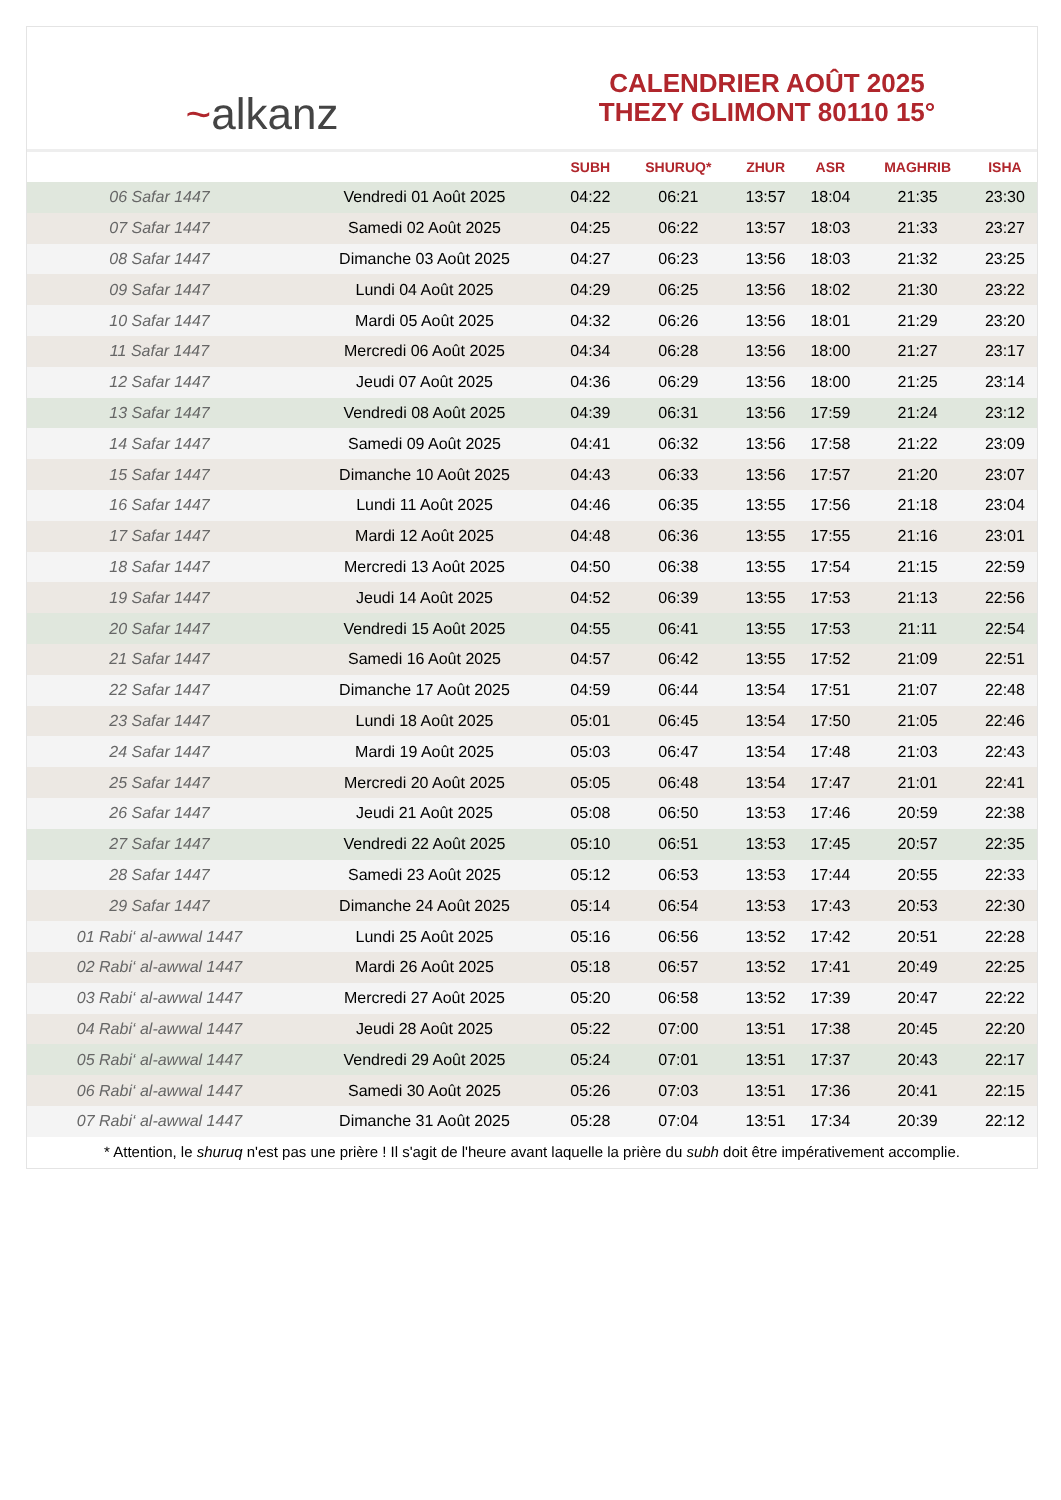~alkanz
CALENDRIER AOÛT 2025
THEZY GLIMONT 80110 15°
| | | SUBH | SHURUQ* | ZHUR | ASR | MAGHRIB | ISHA |
| --- | --- | --- | --- | --- | --- | --- | --- |
| 06 Safar 1447 | Vendredi 01 Août 2025 | 04:22 | 06:21 | 13:57 | 18:04 | 21:35 | 23:30 |
| 07 Safar 1447 | Samedi 02 Août 2025 | 04:25 | 06:22 | 13:57 | 18:03 | 21:33 | 23:27 |
| 08 Safar 1447 | Dimanche 03 Août 2025 | 04:27 | 06:23 | 13:56 | 18:03 | 21:32 | 23:25 |
| 09 Safar 1447 | Lundi 04 Août 2025 | 04:29 | 06:25 | 13:56 | 18:02 | 21:30 | 23:22 |
| 10 Safar 1447 | Mardi 05 Août 2025 | 04:32 | 06:26 | 13:56 | 18:01 | 21:29 | 23:20 |
| 11 Safar 1447 | Mercredi 06 Août 2025 | 04:34 | 06:28 | 13:56 | 18:00 | 21:27 | 23:17 |
| 12 Safar 1447 | Jeudi 07 Août 2025 | 04:36 | 06:29 | 13:56 | 18:00 | 21:25 | 23:14 |
| 13 Safar 1447 | Vendredi 08 Août 2025 | 04:39 | 06:31 | 13:56 | 17:59 | 21:24 | 23:12 |
| 14 Safar 1447 | Samedi 09 Août 2025 | 04:41 | 06:32 | 13:56 | 17:58 | 21:22 | 23:09 |
| 15 Safar 1447 | Dimanche 10 Août 2025 | 04:43 | 06:33 | 13:56 | 17:57 | 21:20 | 23:07 |
| 16 Safar 1447 | Lundi 11 Août 2025 | 04:46 | 06:35 | 13:55 | 17:56 | 21:18 | 23:04 |
| 17 Safar 1447 | Mardi 12 Août 2025 | 04:48 | 06:36 | 13:55 | 17:55 | 21:16 | 23:01 |
| 18 Safar 1447 | Mercredi 13 Août 2025 | 04:50 | 06:38 | 13:55 | 17:54 | 21:15 | 22:59 |
| 19 Safar 1447 | Jeudi 14 Août 2025 | 04:52 | 06:39 | 13:55 | 17:53 | 21:13 | 22:56 |
| 20 Safar 1447 | Vendredi 15 Août 2025 | 04:55 | 06:41 | 13:55 | 17:53 | 21:11 | 22:54 |
| 21 Safar 1447 | Samedi 16 Août 2025 | 04:57 | 06:42 | 13:55 | 17:52 | 21:09 | 22:51 |
| 22 Safar 1447 | Dimanche 17 Août 2025 | 04:59 | 06:44 | 13:54 | 17:51 | 21:07 | 22:48 |
| 23 Safar 1447 | Lundi 18 Août 2025 | 05:01 | 06:45 | 13:54 | 17:50 | 21:05 | 22:46 |
| 24 Safar 1447 | Mardi 19 Août 2025 | 05:03 | 06:47 | 13:54 | 17:48 | 21:03 | 22:43 |
| 25 Safar 1447 | Mercredi 20 Août 2025 | 05:05 | 06:48 | 13:54 | 17:47 | 21:01 | 22:41 |
| 26 Safar 1447 | Jeudi 21 Août 2025 | 05:08 | 06:50 | 13:53 | 17:46 | 20:59 | 22:38 |
| 27 Safar 1447 | Vendredi 22 Août 2025 | 05:10 | 06:51 | 13:53 | 17:45 | 20:57 | 22:35 |
| 28 Safar 1447 | Samedi 23 Août 2025 | 05:12 | 06:53 | 13:53 | 17:44 | 20:55 | 22:33 |
| 29 Safar 1447 | Dimanche 24 Août 2025 | 05:14 | 06:54 | 13:53 | 17:43 | 20:53 | 22:30 |
| 01 Rabi‘ al-awwal 1447 | Lundi 25 Août 2025 | 05:16 | 06:56 | 13:52 | 17:42 | 20:51 | 22:28 |
| 02 Rabi‘ al-awwal 1447 | Mardi 26 Août 2025 | 05:18 | 06:57 | 13:52 | 17:41 | 20:49 | 22:25 |
| 03 Rabi‘ al-awwal 1447 | Mercredi 27 Août 2025 | 05:20 | 06:58 | 13:52 | 17:39 | 20:47 | 22:22 |
| 04 Rabi‘ al-awwal 1447 | Jeudi 28 Août 2025 | 05:22 | 07:00 | 13:51 | 17:38 | 20:45 | 22:20 |
| 05 Rabi‘ al-awwal 1447 | Vendredi 29 Août 2025 | 05:24 | 07:01 | 13:51 | 17:37 | 20:43 | 22:17 |
| 06 Rabi‘ al-awwal 1447 | Samedi 30 Août 2025 | 05:26 | 07:03 | 13:51 | 17:36 | 20:41 | 22:15 |
| 07 Rabi‘ al-awwal 1447 | Dimanche 31 Août 2025 | 05:28 | 07:04 | 13:51 | 17:34 | 20:39 | 22:12 |
* Attention, le shuruq n'est pas une prière ! Il s'agit de l'heure avant laquelle la prière du subh doit être impérativement accomplie.